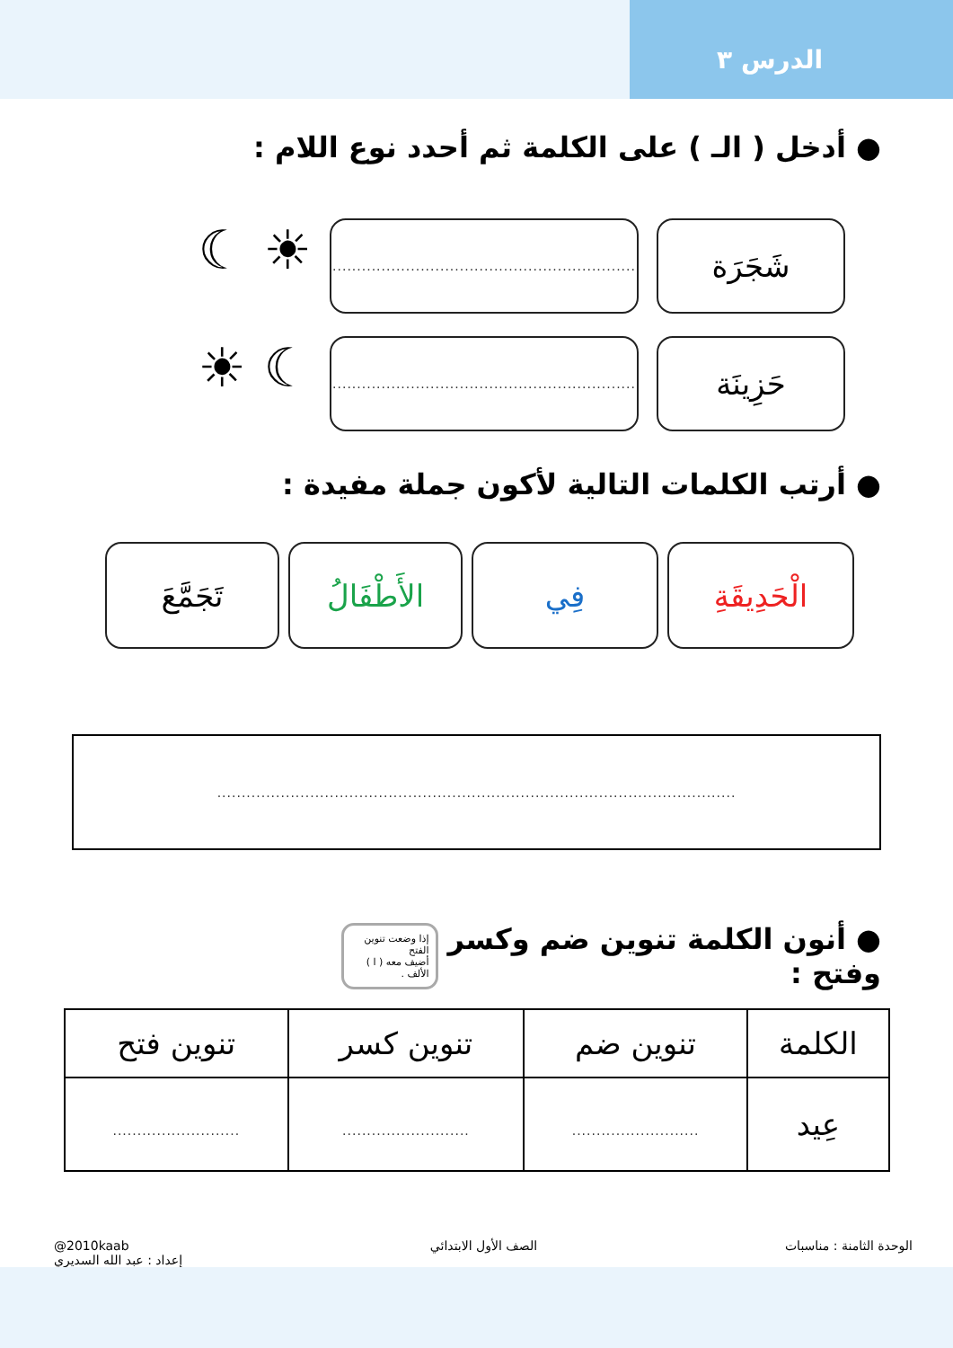الدرس ٣
● أدخل ( الـ ) على الكلمة ثم أحدد نوع اللام :
شَجَرَة
..............................................................
☀ ☾
حَزِينَة
..............................................................
☾ ☀
● أرتب الكلمات التالية لأكون جملة مفيدة :
الْحَدِيقَةِ
فِي الأَطْفَالُ
تَجَمَّعَ
..........................................................................................................
● أنون الكلمة تنوين ضم وكسر وفتح :
إذا وضعت تنوين الفتح
أضيف معه ( ا ) الألف .
| الكلمة | تنوين ضم | تنوين كسر | تنوين فتح |
| --- | --- | --- | --- |
| عِيد | .......................... | .......................... | .......................... |
الوحدة الثامنة : مناسبات الصف الأول الابتدائي @2010kaab
إعداد : عبد الله السديري